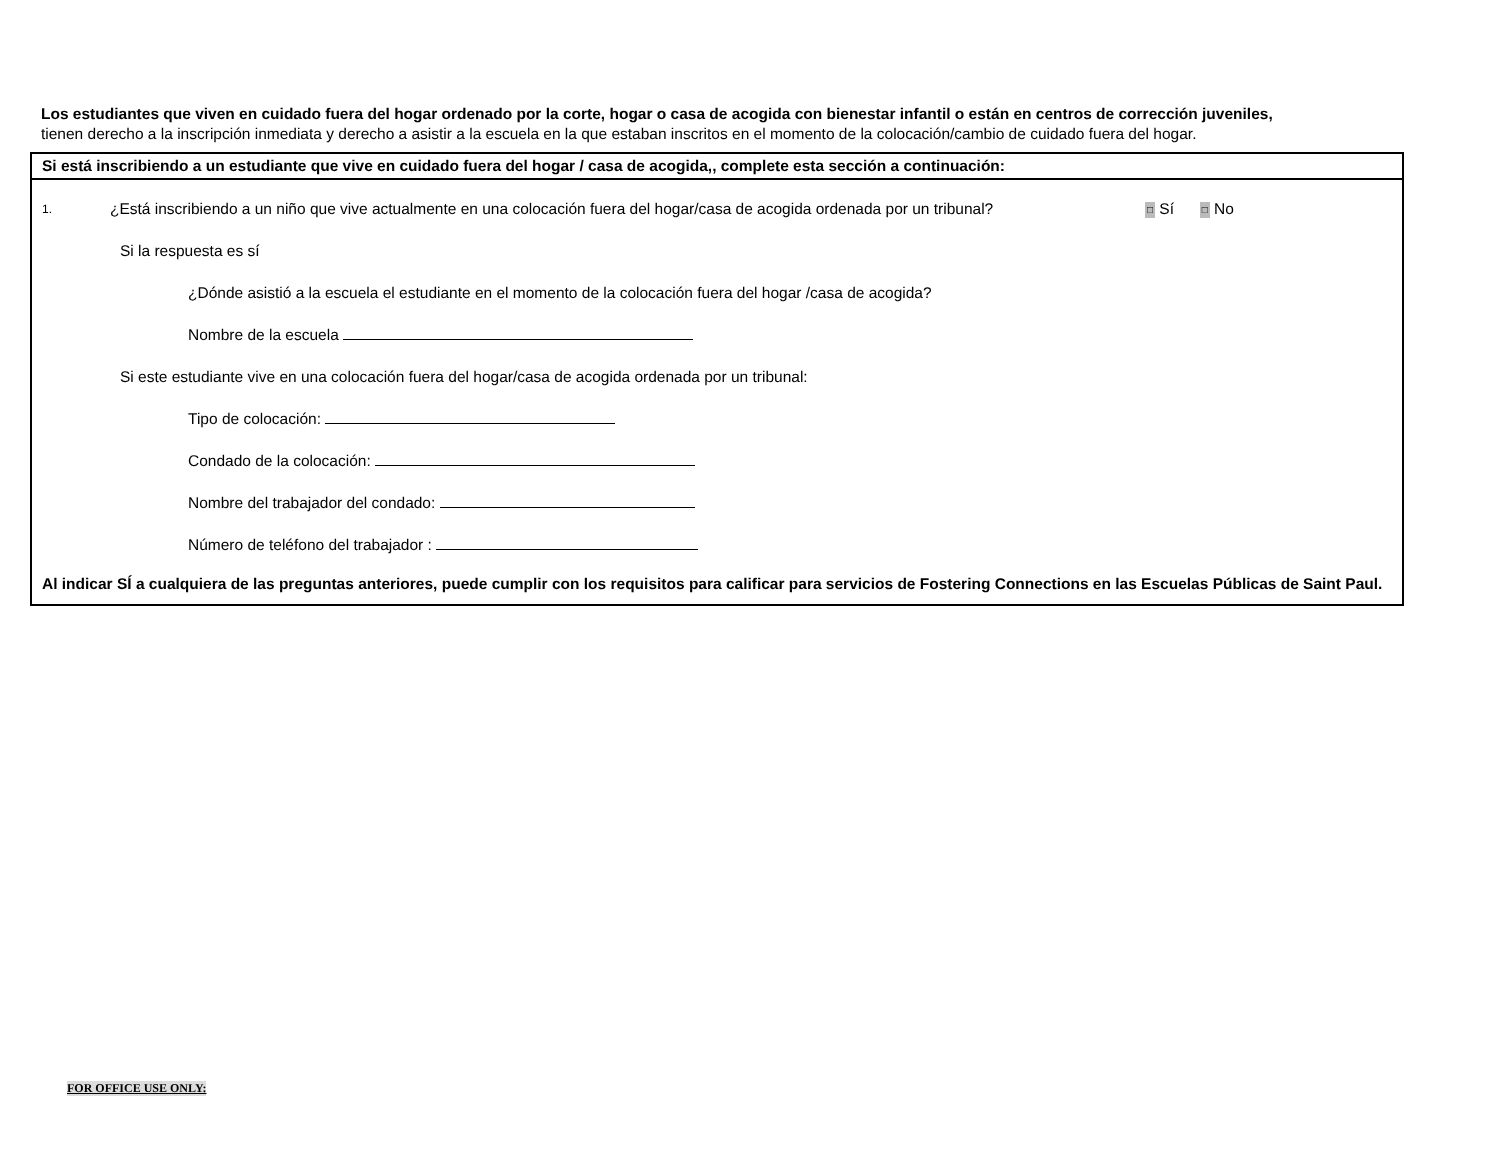Los estudiantes que viven en cuidado fuera del hogar ordenado por la corte, hogar o casa de acogida con bienestar infantil o están en centros de corrección juveniles,
tienen derecho a la inscripción inmediata y derecho a asistir a la escuela en la que estaban inscritos en el momento de la colocación/cambio de cuidado fuera del hogar.
Si está inscribiendo a un estudiante que vive en cuidado fuera del hogar / casa de acogida,, complete esta sección a continuación:
1. ¿Está inscribiendo a un niño que vive actualmente en una colocación fuera del hogar/casa de acogida ordenada por un tribunal? □ Sí □ No
Si la respuesta es sí
¿Dónde asistió a la escuela el estudiante en el momento de la colocación fuera del hogar /casa de acogida?
Nombre de la escuela
Si este estudiante vive en una colocación fuera del hogar/casa de acogida ordenada por un tribunal:
Tipo de colocación:
Condado de la colocación:
Nombre del trabajador del condado:
Número de teléfono del trabajador :
Al indicar SÍ a cualquiera de las preguntas anteriores, puede cumplir con los requisitos para calificar para servicios de Fostering Connections en las Escuelas Públicas de Saint Paul.
FOR OFFICE USE ONLY: